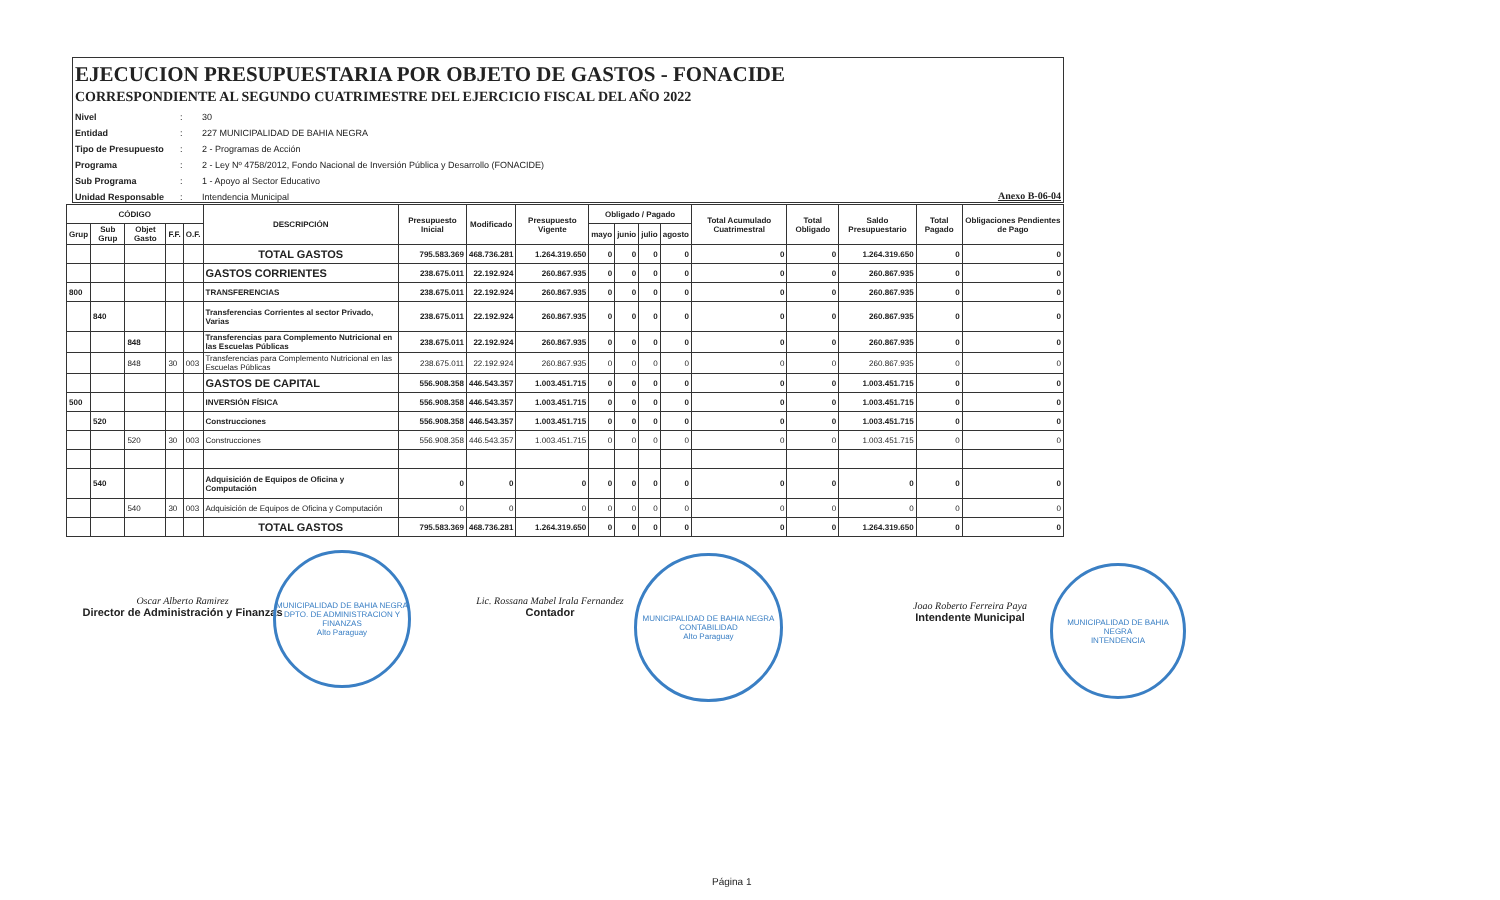EJECUCION PRESUPUESTARIA POR OBJETO DE GASTOS - FONACIDE
CORRESPONDIENTE AL SEGUNDO CUATRIMESTRE DEL EJERCICIO FISCAL DEL AÑO 2022
Nivel: 30
Entidad: 227 MUNICIPALIDAD DE BAHIA NEGRA
Tipo de Presupuesto: 2 - Programas de Acción
Programa: 2 - Ley Nº 4758/2012, Fondo Nacional de Inversión Pública y Desarrollo (FONACIDE)
Sub Programa: 1 - Apoyo al Sector Educativo
Unidad Responsable: Intendencia Municipal
Anexo B-06-04
| CÓDIGO | | | | | DESCRIPCIÓN | Presupuesto Inicial | Modificado | Presupuesto Vigente | Obligado / Pagado | | | | Total Acumulado Cuatrimestral | Total Obligado | Saldo Presupuestario | Total Pagado | Obligaciones Pendientes de Pago |
| --- | --- | --- | --- | --- | --- | --- | --- | --- | --- | --- | --- | --- | --- | --- | --- | --- | --- |
| Grup | Sub Grup | Objet Gasto | F.F. | O.F. | | | | | mayo | junio | julio | agosto | | | | | |
| | | | | | TOTAL GASTOS | 795.583.369 | 468.736.281 | 1.264.319.650 | 0 | 0 | 0 | 0 | 0 | 0 | 1.264.319.650 | 0 | 0 |
| | | | | | GASTOS CORRIENTES | 238.675.011 | 22.192.924 | 260.867.935 | 0 | 0 | 0 | 0 | 0 | 0 | 260.867.935 | 0 | 0 |
| 800 | | | | | TRANSFERENCIAS | 238.675.011 | 22.192.924 | 260.867.935 | 0 | 0 | 0 | 0 | 0 | 0 | 260.867.935 | 0 | 0 |
| | 840 | | | | Transferencias Corrientes al sector Privado, Varias | 238.675.011 | 22.192.924 | 260.867.935 | 0 | 0 | 0 | 0 | 0 | 0 | 260.867.935 | 0 | 0 |
| | | 848 | | | Transferencias para Complemento Nutricional en las Escuelas Públicas | 238.675.011 | 22.192.924 | 260.867.935 | 0 | 0 | 0 | 0 | 0 | 0 | 260.867.935 | 0 | 0 |
| | | 848 | 30 | 003 | Transferencias para Complemento Nutricional en las Escuelas Públicas | 238.675.011 | 22.192.924 | 260.867.935 | 0 | 0 | 0 | 0 | 0 | 0 | 260.867.935 | 0 | 0 |
| | | | | | GASTOS DE CAPITAL | 556.908.358 | 446.543.357 | 1.003.451.715 | 0 | 0 | 0 | 0 | 0 | 0 | 1.003.451.715 | 0 | 0 |
| 500 | | | | | INVERSIÓN FÍSICA | 556.908.358 | 446.543.357 | 1.003.451.715 | 0 | 0 | 0 | 0 | 0 | 0 | 1.003.451.715 | 0 | 0 |
| | 520 | | | | Construcciones | 556.908.358 | 446.543.357 | 1.003.451.715 | 0 | 0 | 0 | 0 | 0 | 0 | 1.003.451.715 | 0 | 0 |
| | | 520 | 30 | 003 | Construcciones | 556.908.358 | 446.543.357 | 1.003.451.715 | 0 | 0 | 0 | 0 | 0 | 0 | 1.003.451.715 | 0 | 0 |
| | 540 | | | | Adquisición de Equipos de Oficina y Computación | 0 | 0 | 0 | 0 | 0 | 0 | 0 | 0 | 0 | 0 | 0 | 0 |
| | | 540 | 30 | 003 | Adquisición de Equipos de Oficina y Computación | 0 | 0 | 0 | 0 | 0 | 0 | 0 | 0 | 0 | 0 | 0 | 0 |
| | | | | | TOTAL GASTOS | 795.583.369 | 468.736.281 | 1.264.319.650 | 0 | 0 | 0 | 0 | 0 | 0 | 1.264.319.650 | 0 | 0 |
Oscar Alberto Ramirez
Director de Administración y Finanzas
MUNICIPALIDAD DE BAHIA NEGRA
DPTO. DE ADMINISTRACION Y FINANZAS
Alto Paraguay
Lic. Rossana Mabel Irala Fernandez
Contador
MUNICIPALIDAD DE BAHIA NEGRA
CONTABILIDAD
Alto Paraguay
Joao Roberto Ferreira Paya
Intendente Municipal
MUNICIPALIDAD DE BAHIA NEGRA
INTENDENCIA
Página 1